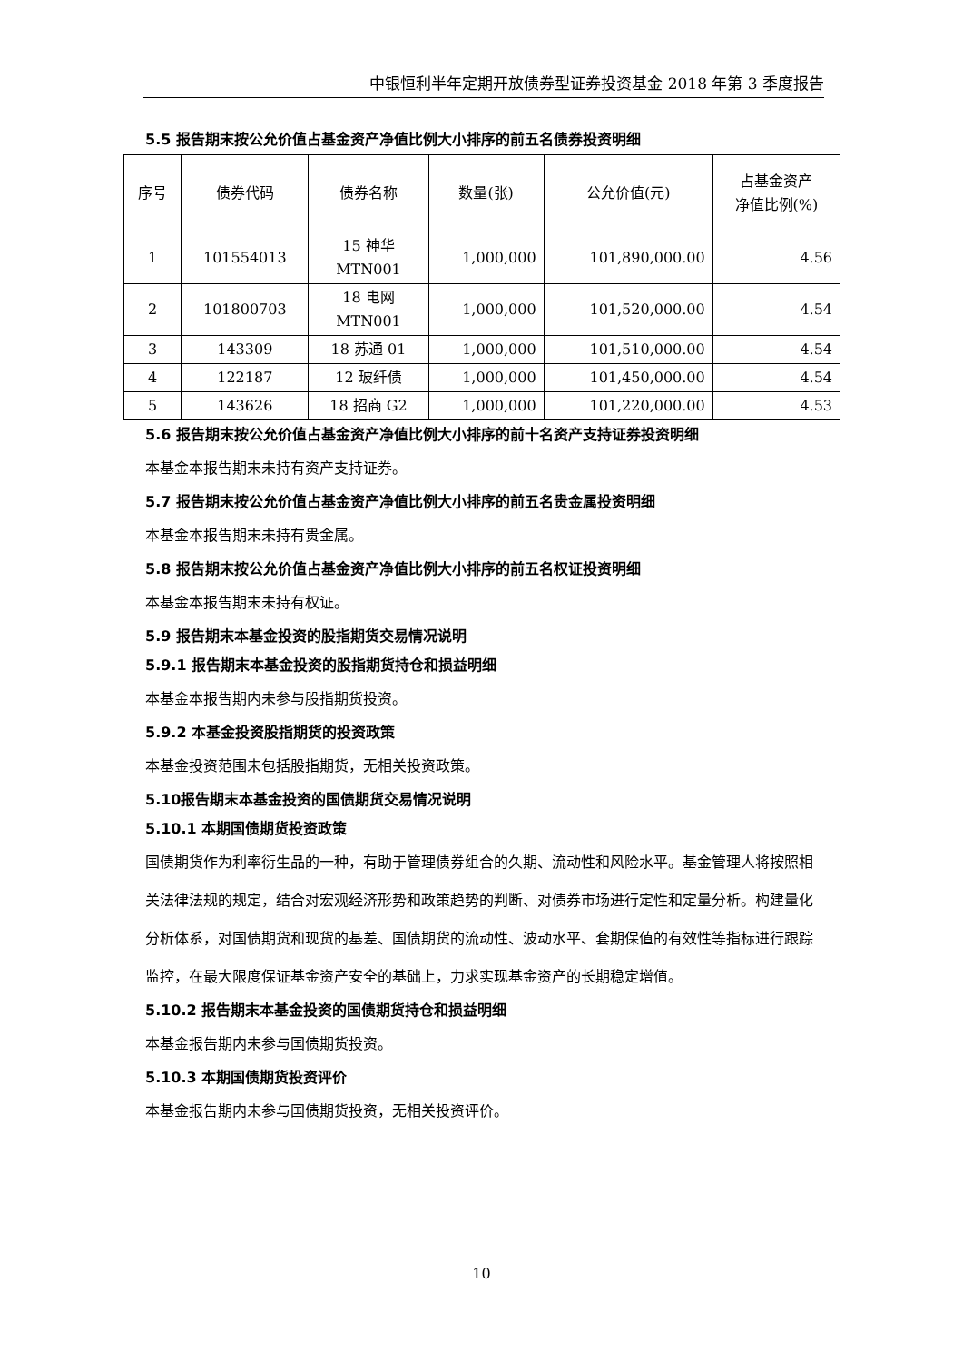中银恒利半年定期开放债券型证券投资基金 2018 年第 3 季度报告
5.5 报告期末按公允价值占基金资产净值比例大小排序的前五名债券投资明细
| 序号 | 债券代码 | 债券名称 | 数量(张) | 公允价值(元) | 占基金资产 净值比例(%) |
| --- | --- | --- | --- | --- | --- |
| 1 | 101554013 | 15 神华 MTN001 | 1,000,000 | 101,890,000.00 | 4.56 |
| 2 | 101800703 | 18 电网 MTN001 | 1,000,000 | 101,520,000.00 | 4.54 |
| 3 | 143309 | 18 苏通 01 | 1,000,000 | 101,510,000.00 | 4.54 |
| 4 | 122187 | 12 玻纤债 | 1,000,000 | 101,450,000.00 | 4.54 |
| 5 | 143626 | 18 招商 G2 | 1,000,000 | 101,220,000.00 | 4.53 |
5.6 报告期末按公允价值占基金资产净值比例大小排序的前十名资产支持证券投资明细
本基金本报告期末未持有资产支持证券。
5.7 报告期末按公允价值占基金资产净值比例大小排序的前五名贵金属投资明细
本基金本报告期末未持有贵金属。
5.8 报告期末按公允价值占基金资产净值比例大小排序的前五名权证投资明细
本基金本报告期末未持有权证。
5.9 报告期末本基金投资的股指期货交易情况说明
5.9.1 报告期末本基金投资的股指期货持仓和损益明细
本基金本报告期内未参与股指期货投资。
5.9.2 本基金投资股指期货的投资政策
本基金投资范围未包括股指期货，无相关投资政策。
5.10报告期末本基金投资的国债期货交易情况说明
5.10.1 本期国债期货投资政策
国债期货作为利率衍生品的一种，有助于管理债券组合的久期、流动性和风险水平。基金管理人将按照相关法律法规的规定，结合对宏观经济形势和政策趋势的判断、对债券市场进行定性和定量分析。构建量化分析体系，对国债期货和现货的基差、国债期货的流动性、波动水平、套期保值的有效性等指标进行跟踪监控，在最大限度保证基金资产安全的基础上，力求实现基金资产的长期稳定增值。
5.10.2 报告期末本基金投资的国债期货持仓和损益明细
本基金报告期内未参与国债期货投资。
5.10.3 本期国债期货投资评价
本基金报告期内未参与国债期货投资，无相关投资评价。
10